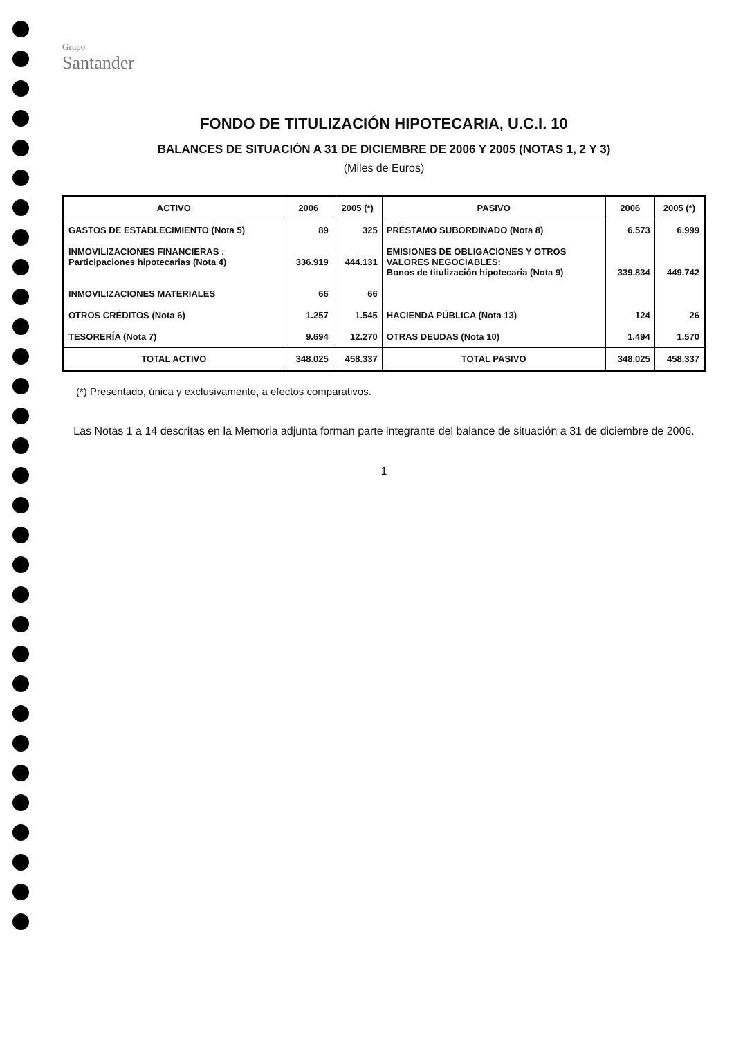Grupo
Santander
FONDO DE TITULIZACIÓN HIPOTECARIA, U.C.I. 10
BALANCES DE SITUACIÓN A 31 DE DICIEMBRE DE 2006 Y 2005 (NOTAS 1, 2 Y 3)
(Miles de Euros)
| ACTIVO | 2006 | 2005 (*) | PASIVO | 2006 | 2005 (*) |
| --- | --- | --- | --- | --- | --- |
| GASTOS DE ESTABLECIMIENTO (Nota 5) | 89 | 325 | PRÉSTAMO SUBORDINADO (Nota 8) | 6.573 | 6.999 |
| INMOVILIZACIONES FINANCIERAS : Participaciones hipotecarias (Nota 4) | 336.919 | 444.131 | EMISIONES DE OBLIGACIONES Y OTROS VALORES NEGOCIABLES: Bonos de titulización hipotecaria (Nota 9) | 339.834 | 449.742 |
| INMOVILIZACIONES MATERIALES | 66 | 66 | | | |
| OTROS CRÉDITOS (Nota 6) | 1.257 | 1.545 | HACIENDA PÚBLICA (Nota 13) | 124 | 26 |
| TESORERÍA (Nota 7) | 9.694 | 12.270 | OTRAS DEUDAS (Nota 10) | 1.494 | 1.570 |
| TOTAL ACTIVO | 348.025 | 458.337 | TOTAL PASIVO | 348.025 | 458.337 |
(*) Presentado, única y exclusivamente, a efectos comparativos.
Las Notas 1 a 14 descritas en la Memoria adjunta forman parte integrante del balance de situación a 31 de diciembre de 2006.
1